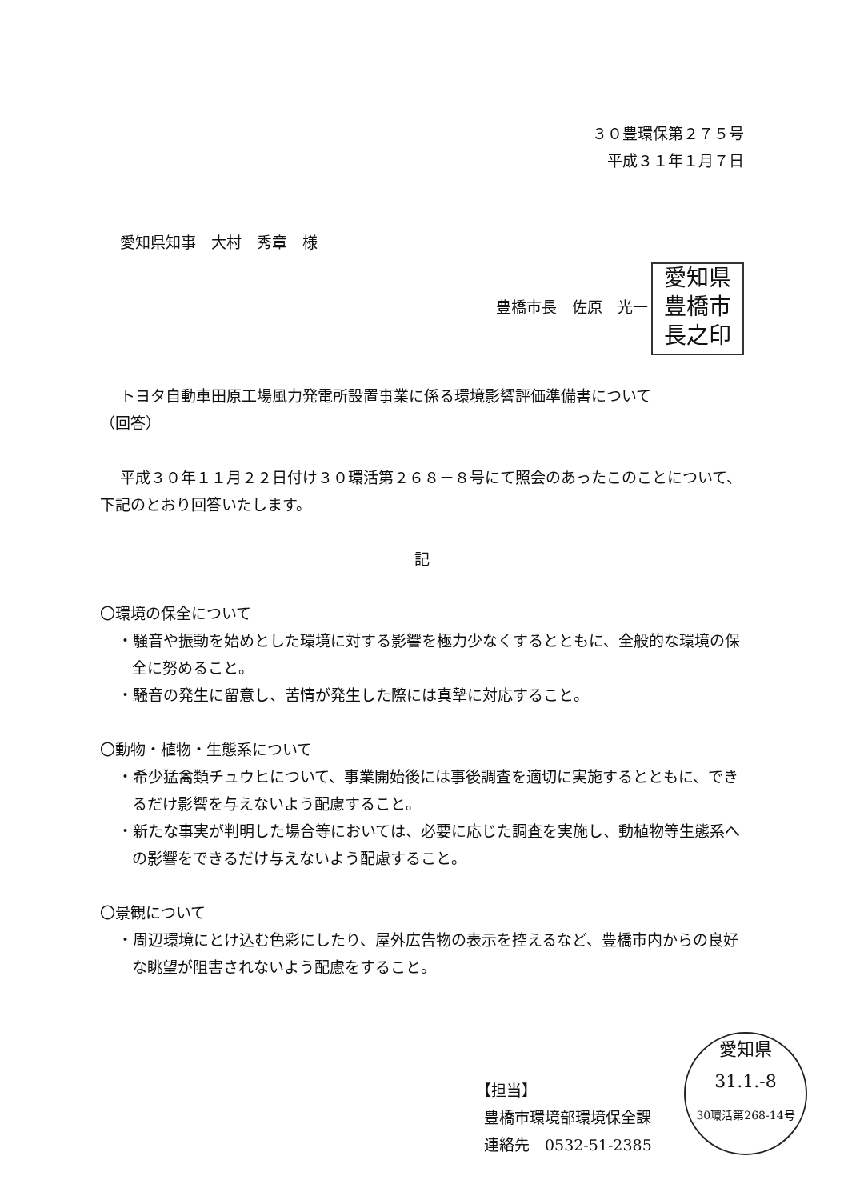３０豊環保第２７５号
平成３１年１月７日
愛知県知事　大村　秀章　様
豊橋市長　佐原　光一 愛知県
豊橋市
長之印
トヨタ自動車田原工場風力発電所設置事業に係る環境影響評価準備書について
（回答）
平成３０年１１月２２日付け３０環活第２６８－８号にて照会のあったこのことについて、下記のとおり回答いたします。
記
〇環境の保全について
・騒音や振動を始めとした環境に対する影響を極力少なくするとともに、全般的な環境の保全に努めること。
・騒音の発生に留意し、苦情が発生した際には真摯に対応すること。
〇動物・植物・生態系について
・希少猛禽類チュウヒについて、事業開始後には事後調査を適切に実施するとともに、できるだけ影響を与えないよう配慮すること。
・新たな事実が判明した場合等においては、必要に応じた調査を実施し、動植物等生態系への影響をできるだけ与えないよう配慮すること。
〇景観について
・周辺環境にとけ込む色彩にしたり、屋外広告物の表示を控えるなど、豊橋市内からの良好な眺望が阻害されないよう配慮をすること。
【担当】
豊橋市環境部環境保全課
連絡先　0532-51-2385
愛知県
31.1.-8
30環活第268-14号